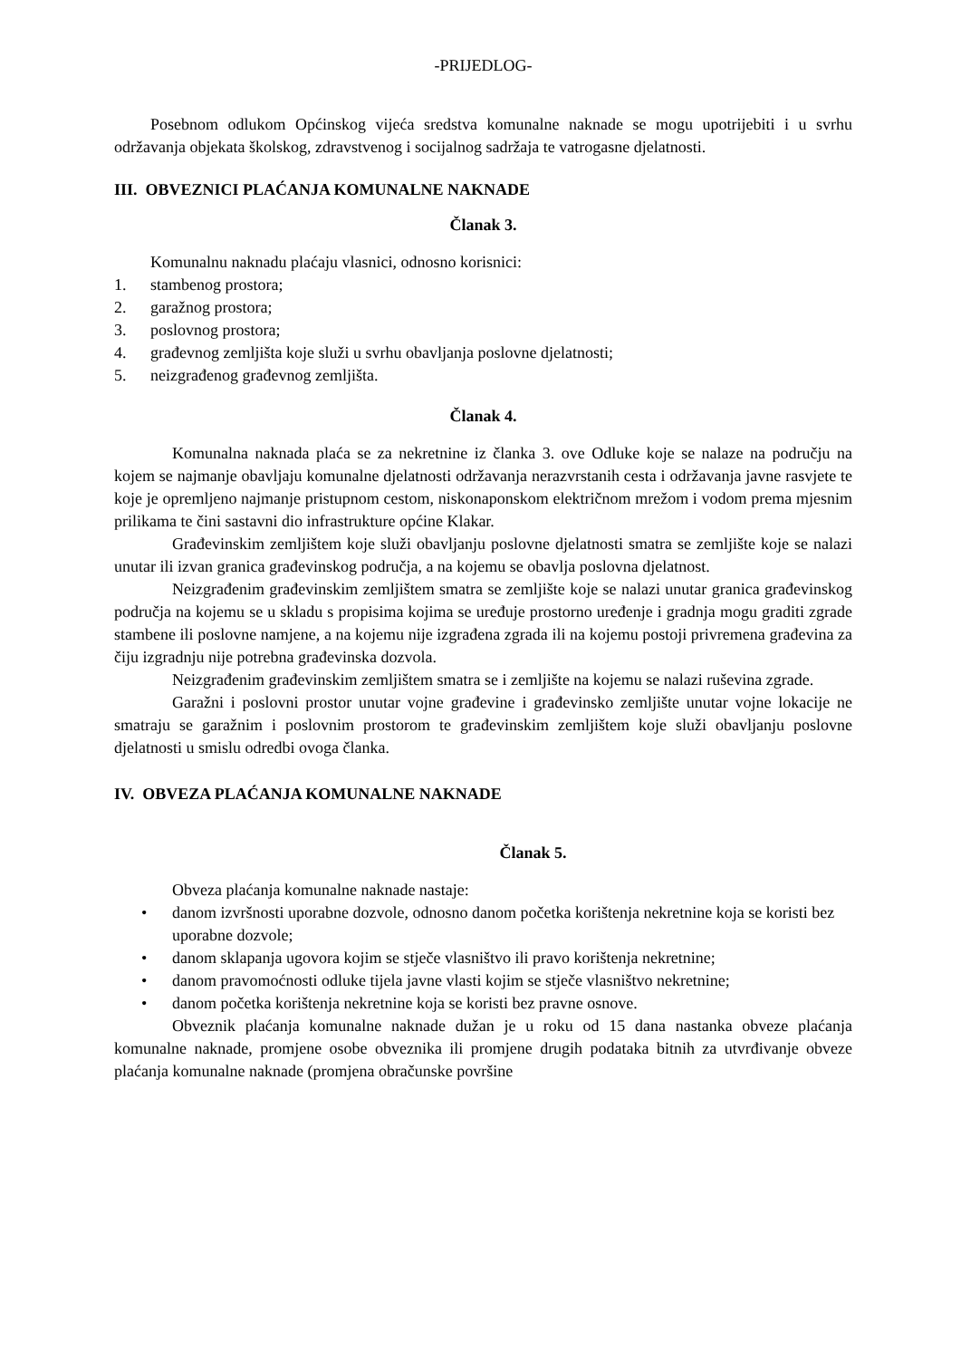-PRIJEDLOG-
Posebnom odlukom Općinskog vijeća sredstva komunalne naknade se mogu upotrijebiti i u svrhu održavanja objekata školskog, zdravstvenog i socijalnog sadržaja te vatrogasne djelatnosti.
III. OBVEZNICI PLAĆANJA KOMUNALNE NAKNADE
Članak 3.
Komunalnu naknadu plaćaju vlasnici, odnosno korisnici:
1. stambenog prostora;
2. garažnog prostora;
3. poslovnog prostora;
4. građevnog zemljišta koje služi u svrhu obavljanja poslovne djelatnosti;
5. neizgrađenog građevnog zemljišta.
Članak 4.
Komunalna naknada plaća se za nekretnine iz članka 3. ove Odluke koje se nalaze na području na kojem se najmanje obavljaju komunalne djelatnosti održavanja nerazvrstanih cesta i održavanja javne rasvjete te koje je opremljeno najmanje pristupnom cestom, niskonaponskom električnom mrežom i vodom prema mjesnim prilikama te čini sastavni dio infrastrukture općine Klakar.
Građevinskim zemljištem koje služi obavljanju poslovne djelatnosti smatra se zemljište koje se nalazi unutar ili izvan granica građevinskog područja, a na kojemu se obavlja poslovna djelatnost.
Neizgrađenim građevinskim zemljištem smatra se zemljište koje se nalazi unutar granica građevinskog područja na kojemu se u skladu s propisima kojima se uređuje prostorno uređenje i gradnja mogu graditi zgrade stambene ili poslovne namjene, a na kojemu nije izgrađena zgrada ili na kojemu postoji privremena građevina za čiju izgradnju nije potrebna građevinska dozvola.
Neizgrađenim građevinskim zemljištem smatra se i zemljište na kojemu se nalazi ruševina zgrade.
Garažni i poslovni prostor unutar vojne građevine i građevinsko zemljište unutar vojne lokacije ne smatraju se garažnim i poslovnim prostorom te građevinskim zemljištem koje služi obavljanju poslovne djelatnosti u smislu odredbi ovoga članka.
IV. OBVEZA PLAĆANJA KOMUNALNE NAKNADE
Članak 5.
Obveza plaćanja komunalne naknade nastaje:
• danom izvršnosti uporabne dozvole, odnosno danom početka korištenja nekretnine koja se koristi bez uporabne dozvole;
• danom sklapanja ugovora kojim se stječe vlasništvo ili pravo korištenja nekretnine;
• danom pravomoćnosti odluke tijela javne vlasti kojim se stječe vlasništvo nekretnine;
• danom početka korištenja nekretnine koja se koristi bez pravne osnove.
Obveznik plaćanja komunalne naknade dužan je u roku od 15 dana nastanka obveze plaćanja komunalne naknade, promjene osobe obveznika ili promjene drugih podataka bitnih za utvrđivanje obveze plaćanja komunalne naknade (promjena obračunske površine